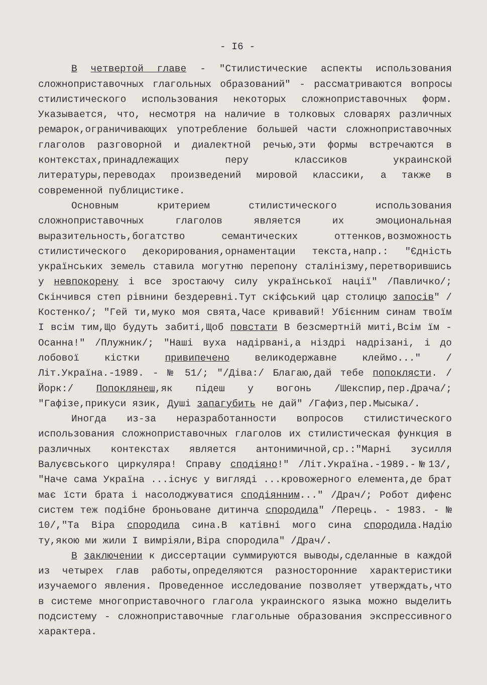- I6 -
В четвертой главе - "Стилистические аспекты использования сложноприставочных глагольных образований" - рассматриваются вопросы стилистического использования некоторых сложноприставочных форм. Указывается, что, несмотря на наличие в толковых словарях различных ремарок,ограничивающих употребление большей части сложноприставочных глаголов разговорной и диалектной речью,эти формы встречаются в контекстах,принадлежащих перу классиков украинской литературы,переводах произведений мировой классики, а также в современной публицистике.
Основным критерием стилистического использования сложноприставочных глаголов является их эмоциональная выразительность,богатство семантических оттенков,возможность стилистического декорирования,орнаментации текста,напр.: "Єдність українських земель ставила могутню перепону сталінізму,перетворившись у невпокорену і все зростаючу силу української нації" /Павличко/; Скінчився степ рівнини бездеревні.Тут скіфський цар столицю запосів" /Костенко/; "Гей ти,муко моя свята,Часе кривавий! Убієнним синам твоїм І всім тим,Що будуть забиті,Щоб повстати В безсмертній миті,Всім їм - Осанна!" /Плужник/; "Наші вуха надірвані,а ніздрі надрізані, і до лобової кістки привипечено великодержавне клеймо..." /Літ.Україна.-1989. - № 51/; "/Діва:/ Благаю,дай тебе попоклясти. /Йорк:/ Попоклянеш,як підеш у вогонь /Шекспир,пер.Драча/; "Гафізе,прикуси язик, Душі запагубить не дай" /Гафиз,пер.Мысыка/.
Иногда из-за неразработанности вопросов стилистического использования сложноприставочных глаголов их стилистическая функция в различных контекстах является антонимичной,ср.:"Марні зусилля Валуєвського циркуляра! Справу сподіяно!" /Літ.Україна.-1989.-№13/, "Наче сама Україна ...існує у вигляді ...кровожерного елемента,де брат має їсти брата і насолоджуватися сподіянним..." /Драч/; Робот дифенс систем теж подібне броньоване дитинча спородила" /Перець. - 1983. - № 10/,"Та Віра спородила сина.В катівні мого сина спородила.Надію ту,якою ми жили І вимріяли,Віра спородила" /Драч/.
В заключении к диссертации суммируются выводы,сделанные в каждой из четырех глав работы,определяются разносторонние характеристики изучаемого явления. Проведенное исследование позволяет утверждать,что в системе многоприставочного глагола украинского языка можно выделить подсистему - сложноприставочные глагольные образования экспрессивного характера.